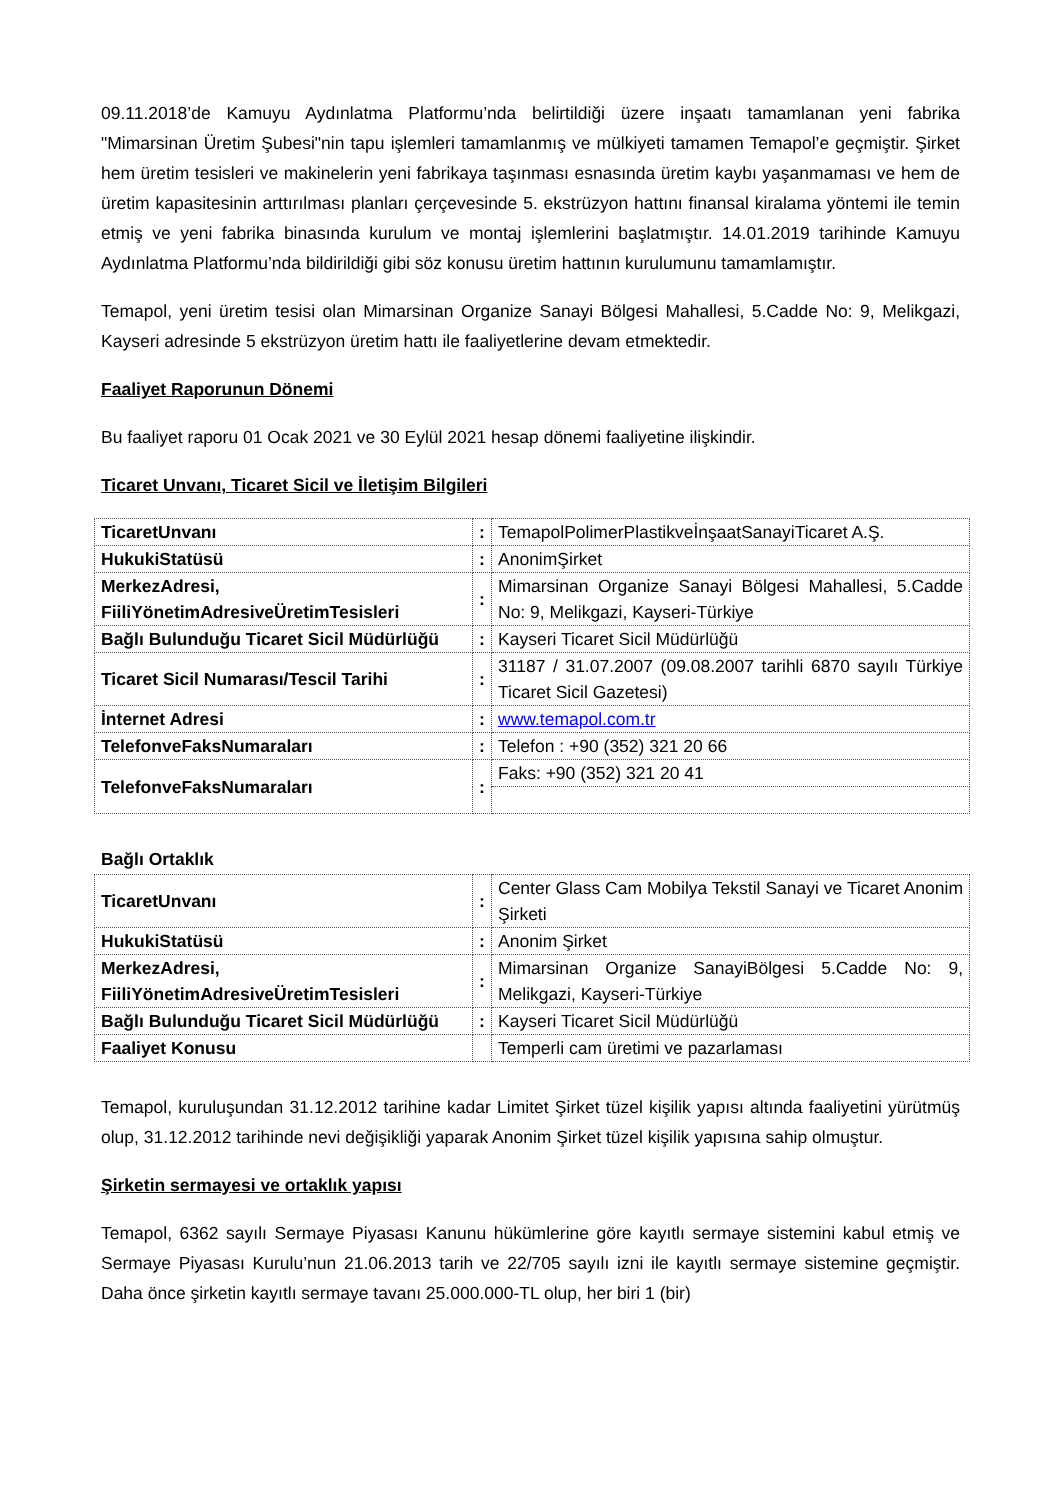09.11.2018’de Kamuyu Aydınlatma Platformu’nda belirtildiği üzere inşaatı tamamlanan yeni fabrika "Mimarsinan Üretim Şubesi"nin tapu işlemleri tamamlanmış ve mülkiyeti tamamen Temapol’e geçmiştir. Şirket hem üretim tesisleri ve makinelerin yeni fabrikaya taşınması esnasında üretim kaybı yaşanmaması ve hem de üretim kapasitesinin arttırılması planları çerçevesinde 5. ekstrüzyon hattını finansal kiralama yöntemi ile temin etmiş ve yeni fabrika binasında kurulum ve montaj işlemlerini başlatmıştır. 14.01.2019 tarihinde Kamuyu Aydınlatma Platformu’nda bildirildiği gibi söz konusu üretim hattının kurulumunu tamamlamıştır.
Temapol, yeni üretim tesisi olan Mimarsinan Organize Sanayi Bölgesi Mahallesi, 5.Cadde No: 9, Melikgazi, Kayseri adresinde 5 ekstrüzyon üretim hattı ile faaliyetlerine devam etmektedir.
Faaliyet Raporunun Dönemi
Bu faaliyet raporu 01 Ocak 2021 ve 30 Eylül 2021 hesap dönemi faaliyetine ilişkindir.
Ticaret Unvanı, Ticaret Sicil ve İletişim Bilgileri
| TicaretUnvanı | : | TemapolPolimerPlastikveİnşaatSanayiTicaret A.Ş. |
| HukukiStatüsü | : | AnonimŞirket |
| MerkezAdresi, FiiliYönetimAdresiveÜretimTesisleri | : | Mimarsinan Organize Sanayi Bölgesi Mahallesi, 5.Cadde No: 9, Melikgazi, Kayseri-Türkiye |
| Bağlı Bulunduğu Ticaret Sicil Müdürlüğü | : | Kayseri Ticaret Sicil Müdürlüğü |
| Ticaret Sicil Numarası/Tescil Tarihi | : | 31187 / 31.07.2007 (09.08.2007 tarihli 6870 sayılı Türkiye Ticaret Sicil Gazetesi) |
| İnternet Adresi | : | www.temapol.com.tr |
| TelefonveFaksNumaraları | : | Telefon : +90 (352) 321 20 66 |
| TelefonveFaksNumaraları | : | Faks: +90 (352) 321 20 41 |
Bağlı Ortaklık
| TicaretUnvanı | : | Center Glass Cam Mobilya Tekstil Sanayi ve Ticaret Anonim Şirketi |
| HukukiStatüsü | : | Anonim Şirket |
| MerkezAdresi, FiiliYönetimAdresiveÜretimTesisleri | : | Mimarsinan Organize SanayiBölgesi 5.Cadde No: 9, Melikgazi, Kayseri-Türkiye |
| Bağlı Bulunduğu Ticaret Sicil Müdürlüğü | : | Kayseri Ticaret Sicil Müdürlüğü |
| Faaliyet Konusu | | Temperli cam üretimi ve pazarlaması |
Temapol, kuruluşundan 31.12.2012 tarihine kadar Limitet Şirket tüzel kişilik yapısı altında faaliyetini yürütmüş olup, 31.12.2012 tarihinde nevi değişikliği yaparak Anonim Şirket tüzel kişilik yapısına sahip olmuştur.
Şirketin sermayesi ve ortaklık yapısı
Temapol, 6362 sayılı Sermaye Piyasası Kanunu hükümlerine göre kayıtlı sermaye sistemini kabul etmiş ve Sermaye Piyasası Kurulu’nun 21.06.2013 tarih ve 22/705 sayılı izni ile kayıtlı sermaye sistemine geçmiştir. Daha önce şirketin kayıtlı sermaye tavanı 25.000.000-TL olup, her biri 1 (bir)